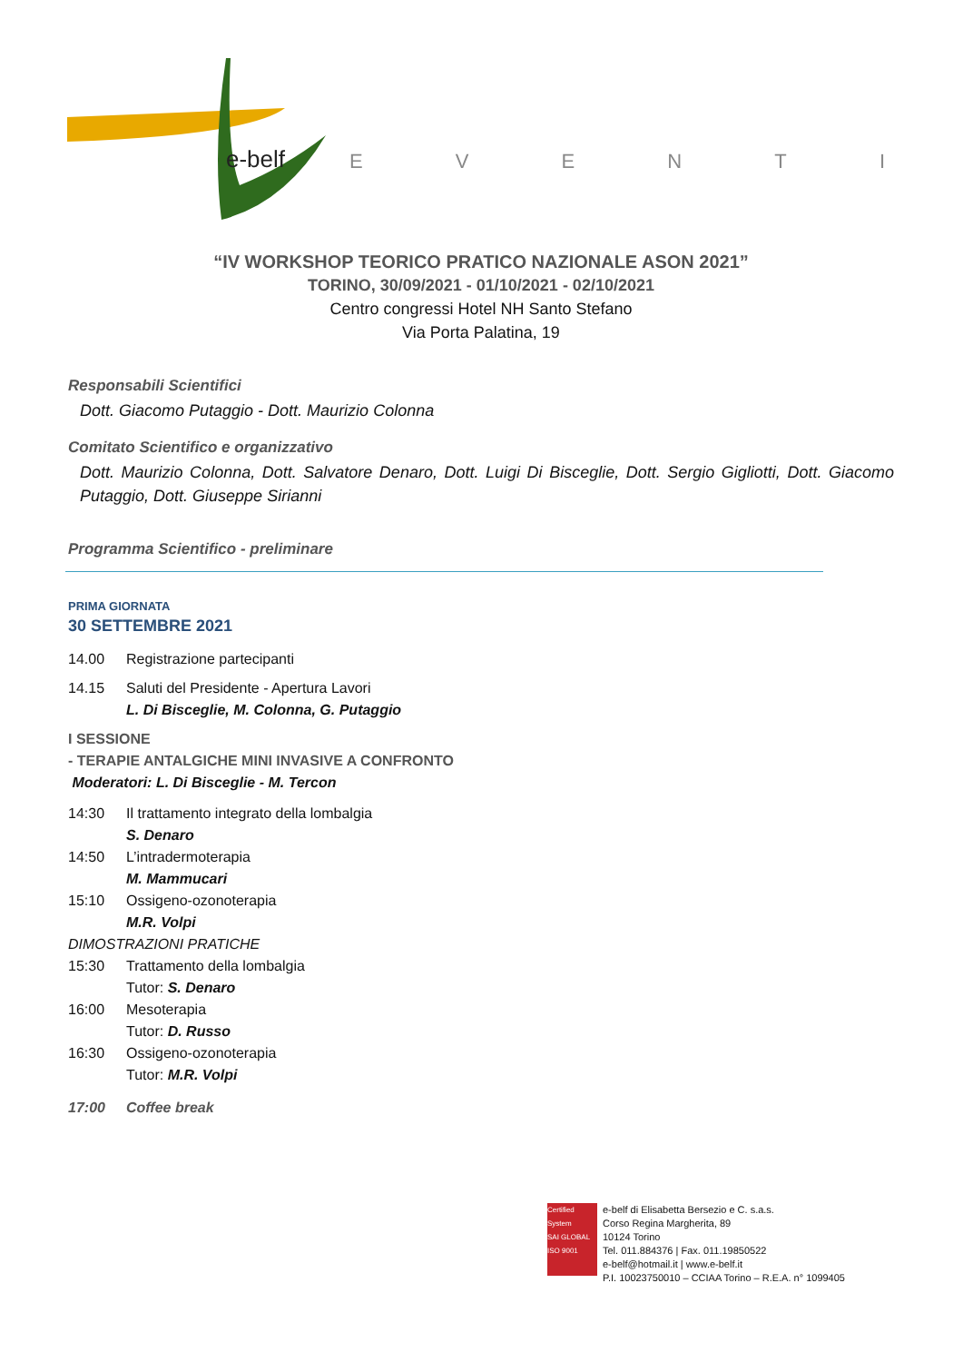e-belf
EVENTI
“IV WORKSHOP TEORICO PRATICO NAZIONALE ASON 2021”
TORINO, 30/09/2021 - 01/10/2021 - 02/10/2021
Centro congressi Hotel NH Santo Stefano
Via Porta Palatina, 19
Responsabili Scientifici
Dott. Giacomo Putaggio - Dott. Maurizio Colonna
Comitato Scientifico e organizzativo
Dott. Maurizio Colonna, Dott. Salvatore Denaro, Dott. Luigi Di Bisceglie, Dott. Sergio Gigliotti, Dott. Giacomo Putaggio, Dott. Giuseppe Sirianni
Programma Scientifico - preliminare
PRIMA GIORNATA
30 SETTEMBRE 2021
14.00 Registrazione partecipanti
14.15 Saluti del Presidente - Apertura Lavori
L. Di Bisceglie, M. Colonna, G. Putaggio
I SESSIONE
- TERAPIE ANTALGICHE MINI INVASIVE A CONFRONTO
Moderatori: L. Di Bisceglie - M. Tercon
14:30 Il trattamento integrato della lombalgia
S. Denaro
14:50 L’intradermoterapia
M. Mammucari
15:10 Ossigeno-ozonoterapia
M.R. Volpi
DIMOSTRAZIONI PRATICHE
15:30 Trattamento della lombalgia
Tutor: S. Denaro
16:00 Mesoterapia
Tutor: D. Russo
16:30 Ossigeno-ozonoterapia
Tutor: M.R. Volpi
17:00 Coffee break
Certified System
SAI GLOBAL
ISO 9001
e-belf di Elisabetta Bersezio e C. s.a.s.
Corso Regina Margherita, 89
10124 Torino
Tel. 011.884376 | Fax. 011.19850522
e-belf@hotmail.it | www.e-belf.it
P.I. 10023750010 – CCIAA Torino – R.E.A. n° 1099405